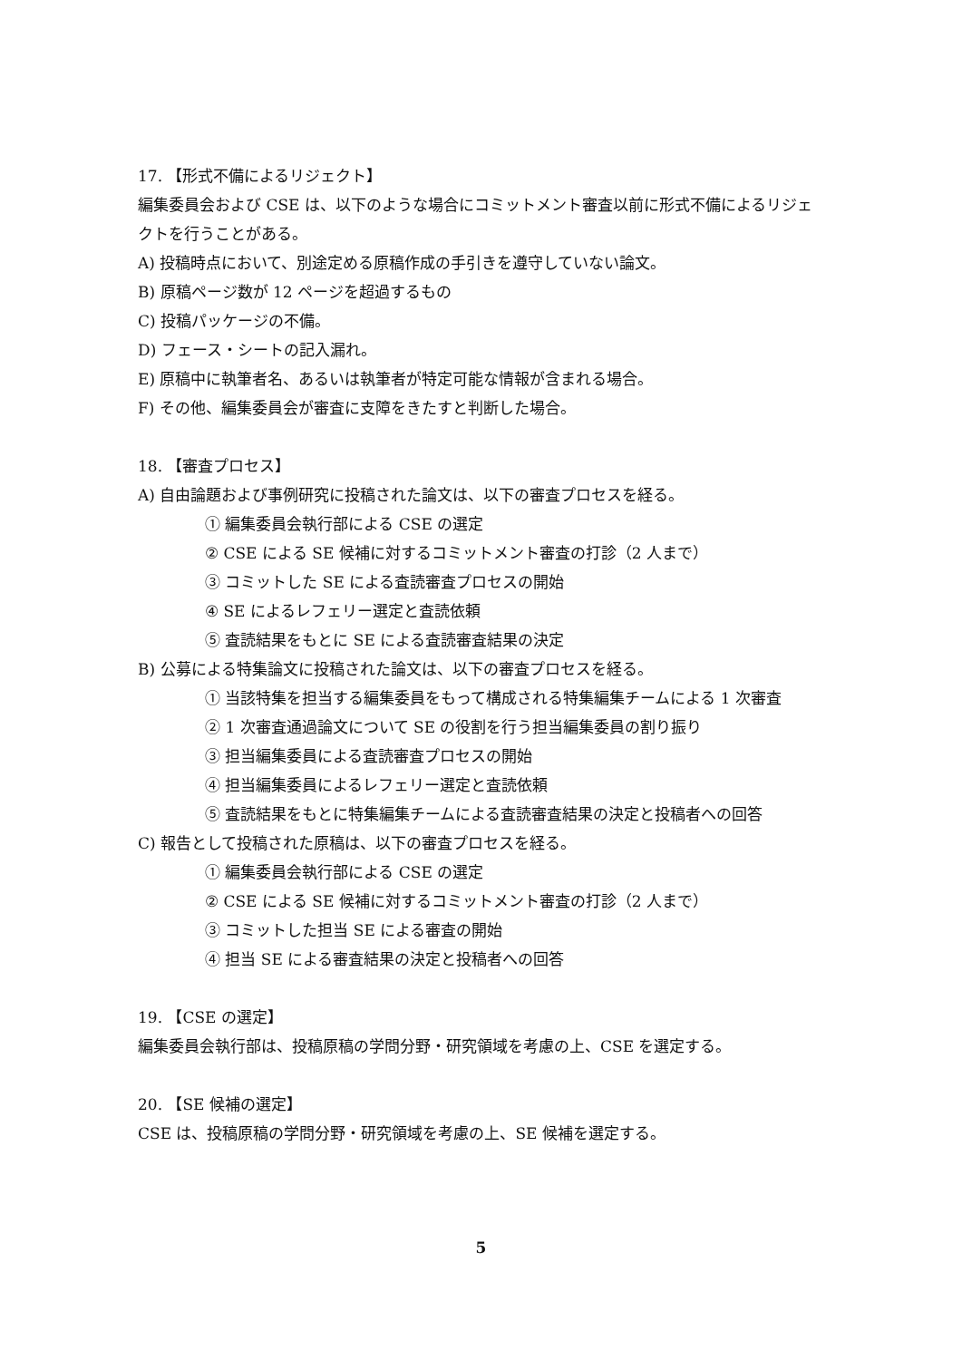17. 【形式不備によるリジェクト】
編集委員会および CSE は、以下のような場合にコミットメント審査以前に形式不備によるリジェクトを行うことがある。
A) 投稿時点において、別途定める原稿作成の手引きを遵守していない論文。
B) 原稿ページ数が 12 ページを超過するもの
C) 投稿パッケージの不備。
D) フェース・シートの記入漏れ。
E) 原稿中に執筆者名、あるいは執筆者が特定可能な情報が含まれる場合。
F) その他、編集委員会が審査に支障をきたすと判断した場合。
18. 【審査プロセス】
A) 自由論題および事例研究に投稿された論文は、以下の審査プロセスを経る。
① 編集委員会執行部による CSE の選定
② CSE による SE 候補に対するコミットメント審査の打診（2 人まで）
③ コミットした SE による査読審査プロセスの開始
④ SE によるレフェリー選定と査読依頼
⑤ 査読結果をもとに SE による査読審査結果の決定
B) 公募による特集論文に投稿された論文は、以下の審査プロセスを経る。
① 当該特集を担当する編集委員をもって構成される特集編集チームによる 1 次審査
② 1 次審査通過論文について SE の役割を行う担当編集委員の割り振り
③ 担当編集委員による査読審査プロセスの開始
④ 担当編集委員によるレフェリー選定と査読依頼
⑤ 査読結果をもとに特集編集チームによる査読審査結果の決定と投稿者への回答
C) 報告として投稿された原稿は、以下の審査プロセスを経る。
① 編集委員会執行部による CSE の選定
② CSE による SE 候補に対するコミットメント審査の打診（2 人まで）
③ コミットした担当 SE による審査の開始
④ 担当 SE による審査結果の決定と投稿者への回答
19. 【CSE の選定】
編集委員会執行部は、投稿原稿の学問分野・研究領域を考慮の上、CSE を選定する。
20. 【SE 候補の選定】
CSE は、投稿原稿の学問分野・研究領域を考慮の上、SE 候補を選定する。
5